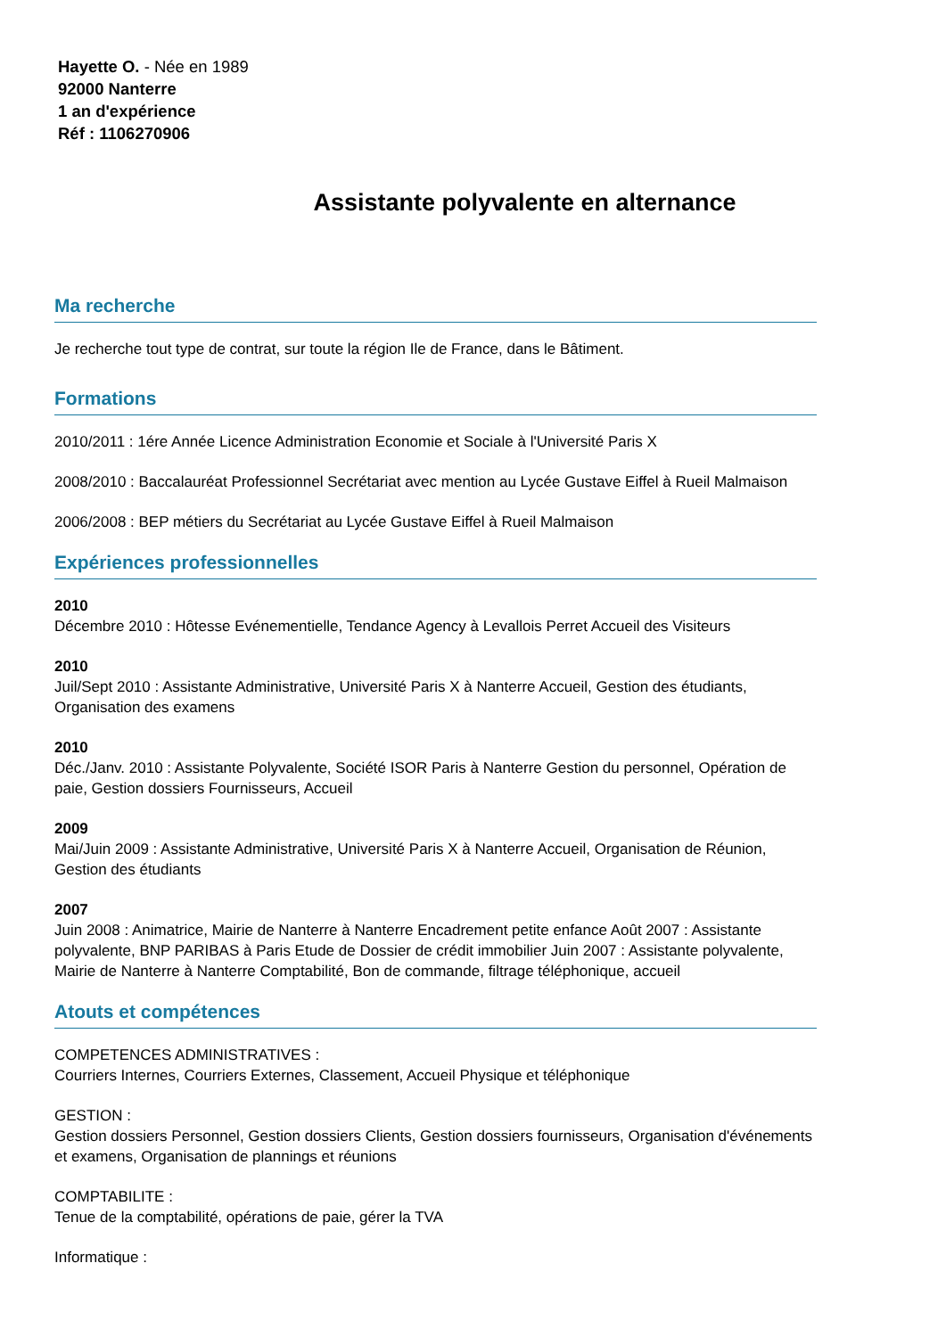Hayette O. - Née en 1989
92000 Nanterre
1 an d'expérience
Réf : 1106270906
Assistante polyvalente en alternance
Ma recherche
Je recherche tout type de contrat, sur toute la région Ile de France, dans le Bâtiment.
Formations
2010/2011 : 1ére Année Licence Administration Economie et Sociale à l'Université Paris X
2008/2010 : Baccalauréat Professionnel Secrétariat avec mention au Lycée Gustave Eiffel à Rueil Malmaison
2006/2008 : BEP métiers du Secrétariat au Lycée Gustave Eiffel à Rueil Malmaison
Expériences professionnelles
2010
Décembre 2010 : Hôtesse Evénementielle, Tendance Agency à Levallois Perret Accueil des Visiteurs
2010
Juil/Sept 2010 : Assistante Administrative, Université Paris X à Nanterre Accueil, Gestion des étudiants, Organisation des examens
2010
Déc./Janv. 2010 : Assistante Polyvalente, Société ISOR Paris à Nanterre Gestion du personnel, Opération de paie, Gestion dossiers Fournisseurs, Accueil
2009
Mai/Juin 2009 : Assistante Administrative, Université Paris X à Nanterre Accueil, Organisation de Réunion, Gestion des étudiants
2007
Juin 2008 : Animatrice, Mairie de Nanterre à Nanterre Encadrement petite enfance Août 2007 : Assistante polyvalente, BNP PARIBAS à Paris Etude de Dossier de crédit immobilier Juin 2007 : Assistante polyvalente, Mairie de Nanterre à Nanterre Comptabilité, Bon de commande, filtrage téléphonique, accueil
Atouts et compétences
COMPETENCES ADMINISTRATIVES :
Courriers Internes, Courriers Externes, Classement, Accueil Physique et téléphonique
GESTION :
Gestion dossiers Personnel, Gestion dossiers Clients, Gestion dossiers fournisseurs, Organisation d'événements et examens, Organisation de plannings et réunions
COMPTABILITE :
Tenue de la comptabilité, opérations de paie, gérer la TVA
Informatique :